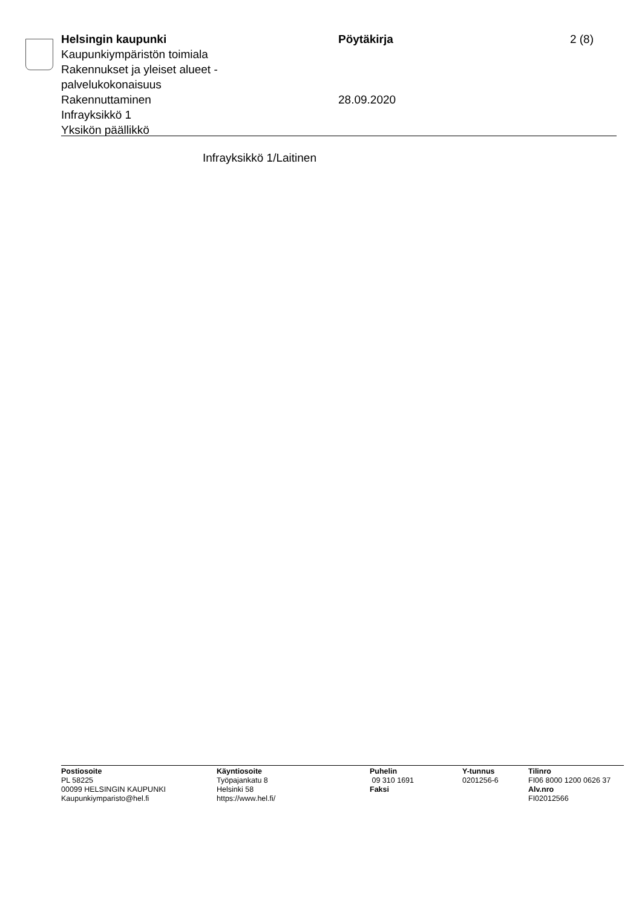Helsingin kaupunki
Kaupunkiympäristön toimiala
Rakennukset ja yleiset alueet -
palvelukokonaisuus
Rakennuttaminen
Infrayksikkö 1
Yksikön päällikkö
Pöytäkirja
28.09.2020
2 (8)
Infrayksikkö 1/Laitinen
Postiosoite
PL 58225
00099 HELSINGIN KAUPUNKI
Kaupunkiymparisto@hel.fi
Käyntiosoite
Työpajankatu 8
Helsinki 58
https://www.hel.fi/
Puhelin
09 310 1691
Faksi
Y-tunnus
0201256-6
Tilinro
FI06 8000 1200 0626 37
Alv.nro
FI02012566